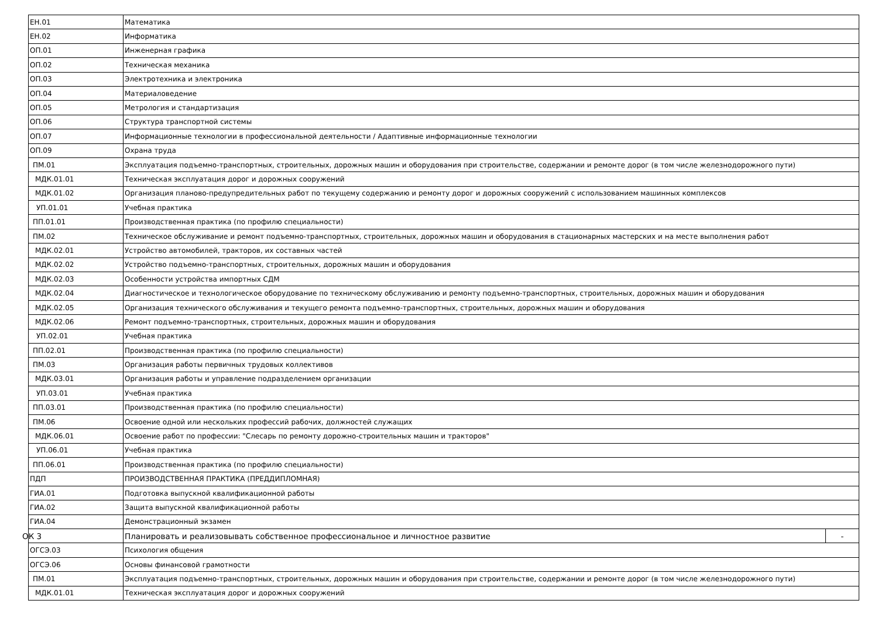| ЕН.01 | Математика | |
| ЕН.02 | Информатика | |
| ОП.01 | Инженерная графика | |
| ОП.02 | Техническая механика | |
| ОП.03 | Электротехника и электроника | |
| ОП.04 | Материаловедение | |
| ОП.05 | Метрология и стандартизация | |
| ОП.06 | Структура транспортной системы | |
| ОП.07 | Информационные технологии в профессиональной деятельности / Адаптивные информационные технологии | |
| ОП.09 | Охрана труда | |
| ПМ.01 | Эксплуатация подъемно-транспортных, строительных, дорожных машин и оборудования при строительстве, содержании и ремонте дорог (в том числе железнодорожного пути) | |
| МДК.01.01 | Техническая эксплуатация дорог и дорожных сооружений | |
| МДК.01.02 | Организация планово-предупредительных работ по текущему содержанию и ремонту дорог и дорожных сооружений с использованием машинных комплексов | |
| УП.01.01 | Учебная практика | |
| ПП.01.01 | Производственная практика (по профилю специальности) | |
| ПМ.02 | Техническое обслуживание и ремонт подъемно-транспортных, строительных, дорожных машин и оборудования в стационарных мастерских и на месте выполнения работ | |
| МДК.02.01 | Устройство автомобилей, тракторов, их составных частей | |
| МДК.02.02 | Устройство подъемно-транспортных, строительных, дорожных машин и оборудования | |
| МДК.02.03 | Особенности устройства импортных СДМ | |
| МДК.02.04 | Диагностическое и технологическое оборудование по техническому обслуживанию и ремонту подъемно-транспортных, строительных, дорожных машин и оборудования | |
| МДК.02.05 | Организация технического обслуживания и текущего ремонта подъемно-транспортных, строительных, дорожных машин и оборудования | |
| МДК.02.06 | Ремонт подъемно-транспортных, строительных, дорожных машин и оборудования | |
| УП.02.01 | Учебная практика | |
| ПП.02.01 | Производственная практика (по профилю специальности) | |
| ПМ.03 | Организация работы первичных трудовых коллективов | |
| МДК.03.01 | Организация работы и управление подразделением организации | |
| УП.03.01 | Учебная практика | |
| ПП.03.01 | Производственная практика (по профилю специальности) | |
| ПМ.06 | Освоение одной или нескольких профессий рабочих, должностей служащих | |
| МДК.06.01 | Освоение работ по профессии: "Слесарь по ремонту дорожно-строительных машин и тракторов" | |
| УП.06.01 | Учебная практика | |
| ПП.06.01 | Производственная практика (по профилю специальности) | |
| ПДП | ПРОИЗВОДСТВЕННАЯ ПРАКТИКА (ПРЕДДИПЛОМНАЯ) | |
| ГИА.01 | Подготовка выпускной квалификационной работы | |
| ГИА.02 | Защита выпускной квалификационной работы | |
| ГИА.04 | Демонстрационный экзамен | |
| ОК 3 | Планировать и реализовывать собственное профессиональное и личностное развитие | - |
| ОГСЭ.03 | Психология общения | |
| ОГСЭ.06 | Основы финансовой грамотности | |
| ПМ.01 | Эксплуатация подъемно-транспортных, строительных, дорожных машин и оборудования при строительстве, содержании и ремонте дорог (в том числе железнодорожного пути) | |
| МДК.01.01 | Техническая эксплуатация дорог и дорожных сооружений | |